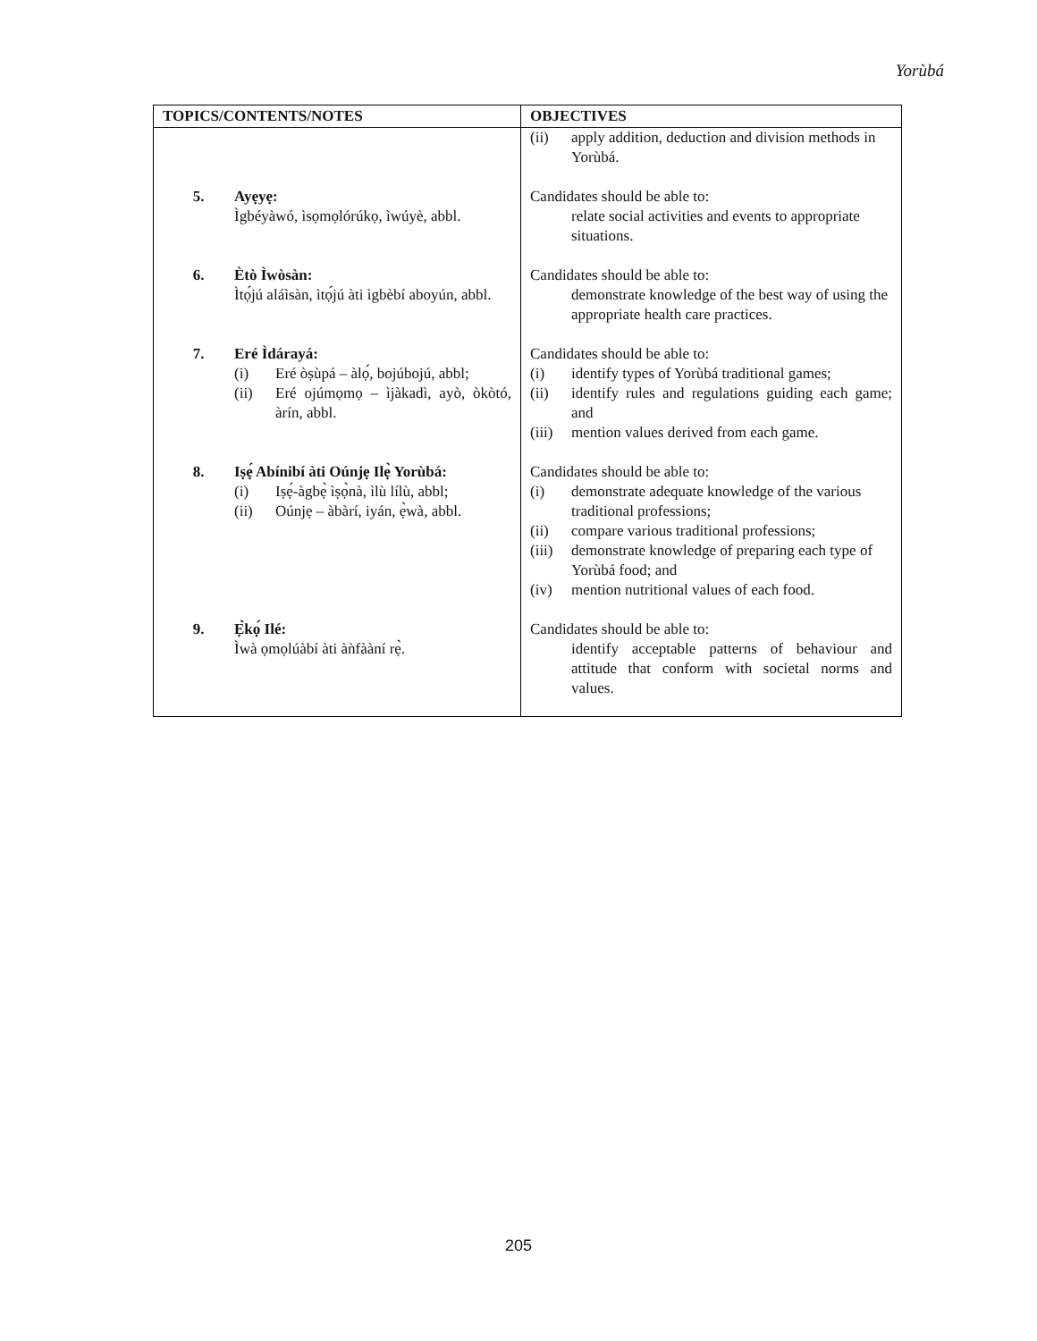Yorùbá
| TOPICS/CONTENTS/NOTES | OBJECTIVES |
| --- | --- |
| | (ii) apply addition, deduction and division methods in Yorùbá. |
| 5. Ayẹyẹ: Ìgbéyàwó, ìsọmọlórúkọ, ìwúyè, abbl. | Candidates should be able to: relate social activities and events to appropriate situations. |
| 6. Ètò Ìwòsàn: Ìtọ́jú aláìsàn, ìtọ́jú àti ìgbèbí aboyún, abbl. | Candidates should be able to: demonstrate knowledge of the best way of using the appropriate health care practices. |
| 7. Eré Ìdárayá: (i) Eré òṣùpá – àlọ́, bojúbojú, abbl; (ii) Eré ojúmọmọ – ìjàkadì, ayò, òkòtó, àrín, abbl. | Candidates should be able to: (i) identify types of Yorùbá traditional games; (ii) identify rules and regulations guiding each game; and (iii) mention values derived from each game. |
| 8. Iṣẹ́ Abínibí àti Oúnjẹ Ilẹ̀ Yorùbá: (i) Iṣẹ́-àgbẹ̀ ìṣọ̀nà, ìlù lílù, abbl; (ii) Oúnjẹ – àbàrí, iyán, ẹ̀wà, abbl. | Candidates should be able to: (i) demonstrate adequate knowledge of the various traditional professions; (ii) compare various traditional professions; (iii) demonstrate knowledge of preparing each type of Yorùbá food; and (iv) mention nutritional values of each food. |
| 9. Ẹ̀kọ́ Ilé: Ìwà ọmọlúàbí àti àǹfààní rẹ̀. | Candidates should be able to: identify acceptable patterns of behaviour and attitude that conform with societal norms and values. |
205